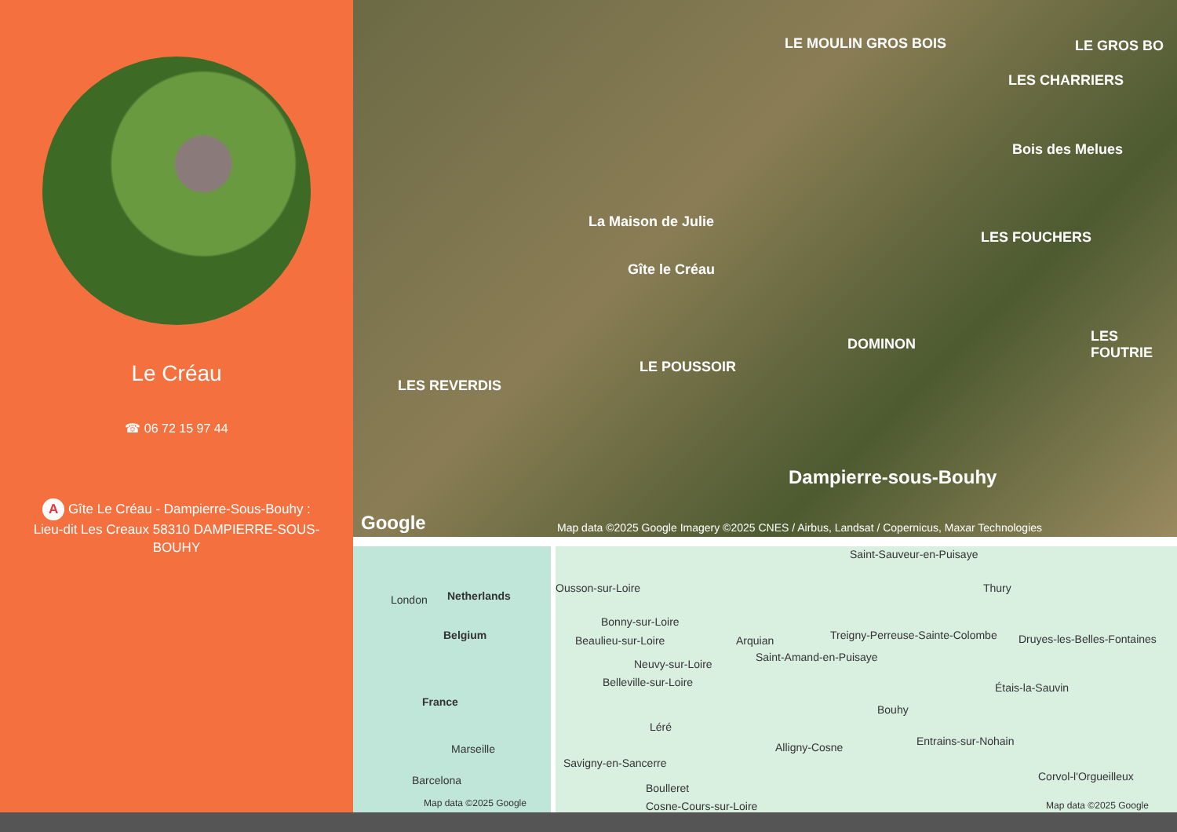Le Créau
☎ 06 72 15 97 44
A Gîte Le Créau - Dampierre-Sous-Bouhy :
Lieu-dit Les Creaux 58310 DAMPIERRE-SOUS-BOUHY
LE MOULIN GROS BOIS LE GROS BO
LES CHARRIERS
Bois des Melues
La Maison de Julie
Gîte le Créau
LES FOUCHERS
LES FOUTRIE DOMINON
LE POUSSOIR
LES REVERDIS
Dampierre-sous-Bouhy
Google Map data ©2025 Google Imagery ©2025 CNES / Airbus, Landsat / Copernicus, Maxar Technologies
London Netherlands
Belgium
France
Marseille
Barcelona
Map data ©2025 Google
Saint-Sauveur-en-Puisaye
Ousson-sur-Loire Thury
Bonny-sur-Loire
Treigny-Perreuse-Sainte-Colombe Druyes-les-Belles-Fontaines Beaulieu-sur-Loire Arquian
Saint-Amand-en-Puisaye
Neuvy-sur-Loire
Belleville-sur-Loire Étais-la-Sauvin
Bouhy
Léré
Entrains-sur-Nohain Alligny-Cosne
Savigny-en-Sancerre
Corvol-l'Orgueilleux
Boulleret
Cosne-Cours-sur-Loire Map data ©2025 Google